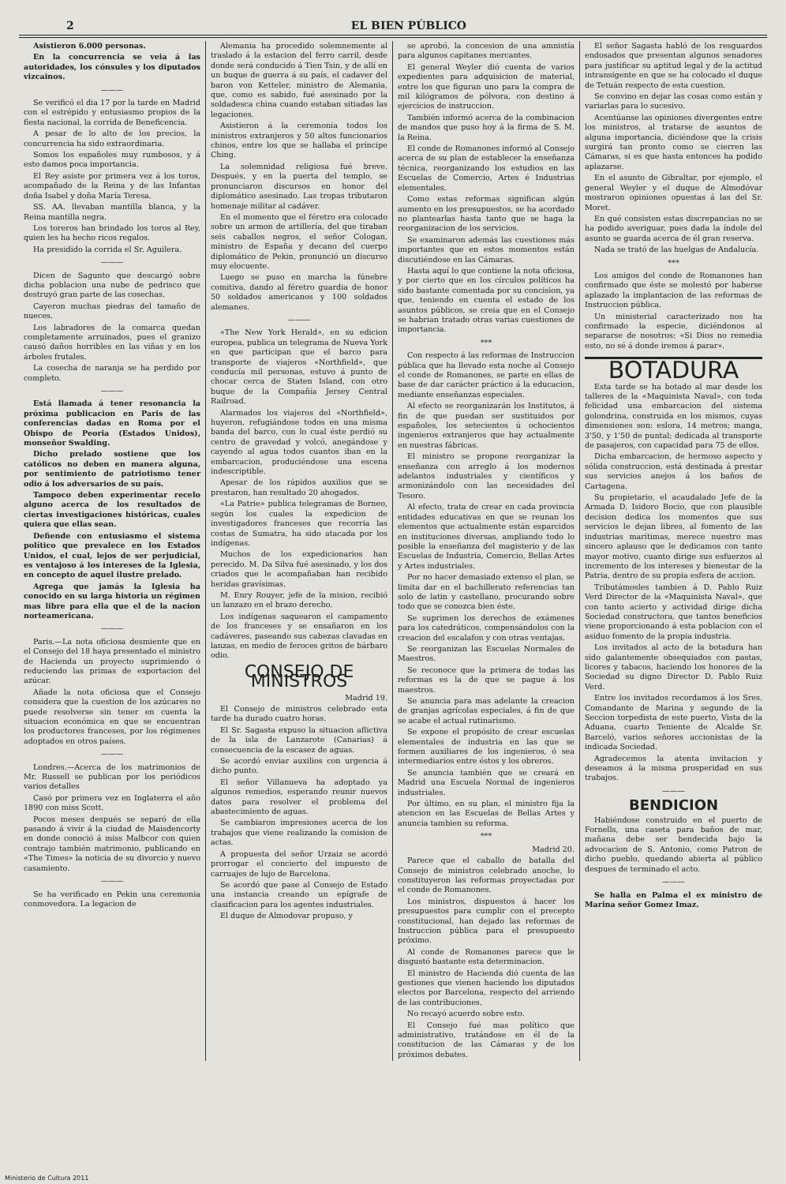2 EL BIEN PÚBLICO
Asistieron 6.000 personas.
En la concurrencia se veia á las autoridades, los cónsules y los diputados vizcainos.
———
Se verificó el dia 17 por la tarde en Madrid con el estrépido y entusiasmo propios de la fiesta nacional, la corrida de Beneficencia.
A pesar de lo alto de los precios, la concurrencia ha sido extraordinaria.
Somos los españoles muy rumbosos, y á esto damos poca importancia.
El Rey asiste por primera vez á los toros, acompañado de la Reina y de las Infantas doña Isabel y doña María Teresa.
SS. AA. llevaban mantilla blanca, y la Reina mantilla negra.
Los toreros han brindado los toros al Rey, quien les ha hecho ricos regalos.
Ha presidido la corrida el Sr. Aguilera.
———
Dicen de Sagunto que descargó sobre dicha poblacion una nube de pedrisco que destruyó gran parte de las cosechas.
Cayeron muchas piedras del tamaño de nueces.
Los labradores de la comarca quedan completamente arruinados, pues el granizo causó daños horribles en las viñas y en los árboles frutales.
La cosecha de naranja se ha perdido por completo.
———
Está llamada á tener resonancia la próxima publicacion en Paris de las conferencias dadas en Roma por el Obispo de Peoria (Estados Unidos), monseñor Swalding.
Dicho prelado sostiene que los católicos no deben en manera alguna, por sentimiento de patriotismo tener odio á los adversarios de su país.
Tampoco deben experimentar recelo alguno acerca de los resultados de ciertas investigaciones históricas, cuales quiera que ellas sean.
Defiende con entusiasmo el sistema político que prevalece en los Estados Unidos, el cual, lejos de ser perjudicial, es ventajoso á los intereses de la Iglesia, en concepto de aquel ilustre prelado.
Agrega que jamás la Iglesia ha conocido en su larga historia un régimen mas libre para ella que el de la nacion norteamericana.
———
Paris.—La nota oficiosa desmiente que en el Consejo del 18 haya presentado el ministro de Hacienda un proyecto suprimiendo ó reduciendo las primas de exportacion del azúcar.
Añade la nota oficiosa que el Consejo considera que la cuestion de los azúcares no puede resolverse sin tener en cuenta la situacion económica en que se encuentran los productores franceses, por los régimenes adoptados en otros países.
———
Londres.—Acerca de los matrimonios de Mr. Russell se publican por los periódicos varios detalles
Casó por primera vez en Inglaterra el año 1890 con miss Scott.
Pocos meses después se separó de ella pasando á vivir á la ciudad de Maisdencorty en donde conoció á miss Malbcor con quien contrajo también matrimonio, publicando en «The Times» la noticia de su divorcio y nuevo casamiento.
———
Se ha verificado en Pekin una ceremonia conmovedora. La legacion de
Alemania ha procedido solemnemente al traslado á la estacion del ferro carril, desde donde será conducido á Tien Tsin, y de allí en un buque de guerra á su país, el cadaver del baron von Ketteler, ministro de Alemania, que, como es sabido, fué asesinado por la soldadesca china cuando estaban sitiadas las legaciones.
Asistieron á la ceremonia todos los ministros extranjeros y 50 altos funcionarios chinos, entre los que se hallaba el príncipe Ching.
La solemnidad religiosa fué breve. Después, y en la puerta del templo, se pronunciaron discursos en honor del diplomático asesinado. Las tropas tributaron homenaje militar al cadáver.
En el momento que el féretro era colocado sobre un armon de artillería, del que tiraban seis caballos negros, el señor Cologan, ministro de España y decano del cuerpo diplomático de Pekin, pronunció un discurso muy elocuente.
Luego se puso en marcha la fúnebre comitiva, dando al féretro guardia de honor 50 soldados americanos y 100 soldados alemanes.
———
«The New York Herald», en su edicion europea, publica un telegrama de Nueva York en que participan que el barco para transporte de viajeros «Northfield», que conducía mil personas, estuvo á punto de chocar cerca de Staten Island, con otro buque de la Compañía Jersey Central Railroad.
Alarmados los viajeros del «Northfield», huyeron, refugiándose todos en una misma banda del barco, con lo cual éste perdió su centro de gravedad y volcó, anegándose y cayendo al agua todos cuantos iban en la embarcacion, produciéndose una escena indescriptible.
Apesar de los rápidos auxilios que se prestaron, han resultado 20 ahogados.
«La Patrie» publica telegramas de Borneo, según los cuales la expedicion de investigadores franceses que recorria las costas de Sumatra, ha sido atacada por los indígenas.
Muchos de los expedicionarios han perecido. M. Da Silva fué asesinado, y los dos criados que le acompañaban han recibido heridas gravísimas.
M. Enry Rouyer, jefe de la mision, recibió un lanzazo en el brazo derecho.
Los indígenas saquearon el campamento de los franceses y se ensañaron en los cadáveres, paseando sus cabezas clavadas en lanzas, en medio de feroces gritos de bárbaro odio.
CONSEJO DE MINISTROS
Madrid 19.
El Consejo de ministros celebrado esta tarde ha durado cuatro horas.
El Sr. Sagasta expuso la situacion aflictiva de la isla de Lanzarote (Canarias) á consecuencia de la escasez de aguas.
Se acordó enviar auxilios con urgencia á dicho punto.
El señor Villanueva ha adoptado ya algunos remedios, esperando reunir nuevos datos para resolver el problema del abastecimiento de aguas.
Se cambiaron impresiones acerca de los trabajos que viene realizando la comision de actas.
A propuesta del señor Urzaiz se acordó prorrogar el concierto del impuesto de carruajes de lujo de Barcelona.
Se acordó que pase al Consejo de Estado una instancia creando un epígrafe de clasificacion para los agentes industriales.
El duque de Almodovar propuso, y
se aprobó, la concesion de una amnistía para algunos capitanes mercantes.
El general Weyler dió cuenta de varios expedientes para adquisicion de material, entre los que figuran uno para la compra de mil kilógramos de pólvora, con destino á ejercicios de instruccion.
También informó acerca de la combinacion de mandos que puso hoy á la firma de S. M. la Reina.
El conde de Romanones informó al Consejo acerca de su plan de establecer la enseñanza técnica, reorganizando los estudios en las Escuelas de Comercio, Artes é Industrias elementales.
Como estas reformas significan algún aumento en los presupuestos, se ha acordado no plantearlas hasta tanto que se haga la reorganizacion de los servicios.
Se examinaron además las cuestiones más importantes que en estos momentos están discutiéndose en las Cámaras.
Hasta aquí lo que contiene la nota oficiosa, y por cierto que en los círculos políticos ha sido bastante comentada por su concision, ya que, teniendo en cuenta el estado de los asuntos públicos, se creia que en el Consejo se habrian tratado otras varias cuestiones de importancia.
***
Con respecto á las reformas de Instruccion pública que ha llevado esta noche al Consejo el conde de Romanones, se parte en ellas de base de dar carácter práctico á la educacion, mediante enseñanzas especiales.
Al efecto se reorganizarán los Institutos, á fin de que puedan ser sustituidos por españoles, los setecientos ú ochocientos ingenieros extranjeros que hay actualmente en nuestras fábricas.
El ministro se propone reorganizar la enseñanza con arreglo á los modernos adelantos industriales y científicos y armonizándolo con las necesidades del Tesoro.
Al efecto, trata de crear en cada provincia entidades educativas en que se reunan los elementos que actualmente están esparcidos en instituciones diversas, ampliando todo lo posible la enseñanza del magisterio y de las Escuelas de Industria, Comercio, Bellas Artes y Artes industriales.
Por no hacer demasiado extenso el plan, se limita dar en el bachillerato referencias tan solo de latin y castellano, procurando sobre todo que se conozca bien éste.
Se suprimen los derechos de exámenes para los catedráticos, compensándolos con la creacion del escalafon y con otras ventajas.
Se reorganizan las Escuelas Normales de Maestros.
Se reconoce que la primera de todas las reformas es la de que se pague á los maestros.
Se anuncia para mas adelante la creacion de granjas agrícolas especiales, á fin de que se acabe el actual rutinarismo.
Se expone el propósito de crear escuelas elementales de industria en las que se formen auxiliares de los ingenieros, ó sea intermediarios entre éstos y los obreros.
Se anuncia también que se creará en Madrid una Escuela Normal de ingenieros industriales.
Por último, en su plan, el ministro fija la atencion en las Escuelas de Bellas Artes y anuncia tambien su reforma.
***
Madrid 20.
Parece que el caballo de batalla del Consejo de ministros celebrado anoche, lo constituyeron las reformas proyectadas por el conde de Romanones.
Los ministros, dispuestos á hacer los presupuestos para cumplir con el precepto constitucional, han dejado las reformas de Instruccion pública para el presupuesto próximo.
Al conde de Romanones parece que le disgustó bastante esta determinacion.
El ministro de Hacienda dió cuenta de las gestiones que vienen haciendo los diputados electos por Barcelona, respecto del arriendo de las contribuciones.
No recayó acuerdo sobre esto.
El Consejo fué mas político que administrativo, tratándose en él de la constitucion de las Cámaras y de los próximos debates.
El señor Sagasta habló de los resguardos endosados que presentan algunos senadores para justificar su aptitud legal y de la actitud intransigente en que se ha colocado el duque de Tetuán respecto de esta cuestion.
Se convino en dejar las cosas como están y variarlas para lo sucesivo.
Acentúanse las opiniones divergentes entre los ministros, al tratarse de asuntos de alguna importancia, diciéndose que la crisis surgirá tan pronto como se cierren las Cámaras, si es que hasta entonces ha podido aplazarse.
En el asunto de Gibraltar, por ejemplo, el general Weyler y el duque de Almodóvar mostraron opiniones opuestas á las del Sr. Moret.
En qué consisten estas discrepancias no se ha podido averiguar, pues dada la índole del asunto se guarda acerca de él gran reserva.
Nada se trató de las huelgas de Andalucía.
***
Los amigos del conde de Romanones han confirmado que éste se molestó por haberse aplazado la implantacion de las reformas de Instruccion pública.
Un ministerial caracterizado nos ha confirmado la especie, diciéndonos al separarse de nosotros: «Si Dios no remedia esto, no sé á donde iremos á parar».
BOTADURA
Esta tarde se ha botado al mar desde los talleres de la «Maquinista Naval», con toda felicidad una embarcacion del sistema golondrina, construida en los mismos, cuyas dimensiones son: eslora, 14 metros; manga, 3'50, y 1'50 de puntal; dedicada al transporte de pasajeros, con capacidad para 75 de ellos.
Dicha embarcacion, de hermoso aspecto y sólida construccion, está destinada á prestar sus servicios anejos á los baños de Cartagena.
Su propietario, el acaudalado Jefe de la Armada D. Isidoro Bocio, que con plausible decision dedica los momentos que sus servicios le dejan libres, al fomento de las industrias marítimas, merece nuestro mas sincero aplauso que le dedicamos con tanto mayor motivo, cuanto dirige sus esfuerzos al incremento de los intereses y bienestar de la Patria, dentro de su propia esfera de accion.
Tributámosles tambien á D. Pablo Ruiz Verd Director de la «Maquinista Naval», que con tanto acierto y actividad dirige dicha Sociedad constructora, que tantos beneficios viene proporcionando á esta poblacion con el asiduo fomento de la propia industria.
Los invitados al acto de la botadura han sido galantemente obsequiados con pastas, licores y tabacos, haciendo los honores de la Sociedad su digno Director D. Pablo Ruiz Verd.
Entre los invitados recordamos á los Sres. Comandante de Marina y segundo de la Seccion torpedista de este puerto, Vista de la Aduana, cuarto Teniente de Alcalde Sr. Barceló, varios señores accionistas de la indicada Sociedad.
Agradecemos la atenta invitacion y deseamos á la misma prosperidad en sus trabajos.
———
BENDICION
Habiéndose construido en el puerto de Fornells, una caseta para baños de mar, mañana debe ser bendecida bajo la advocacion de S. Antonio, como Patron de dicho pueblo, quedando abierta al público despues de terminado el acto.
———
Se halla en Palma el ex ministro de Marina señor Gomez Imaz.
Ministerio de Cultura 2011